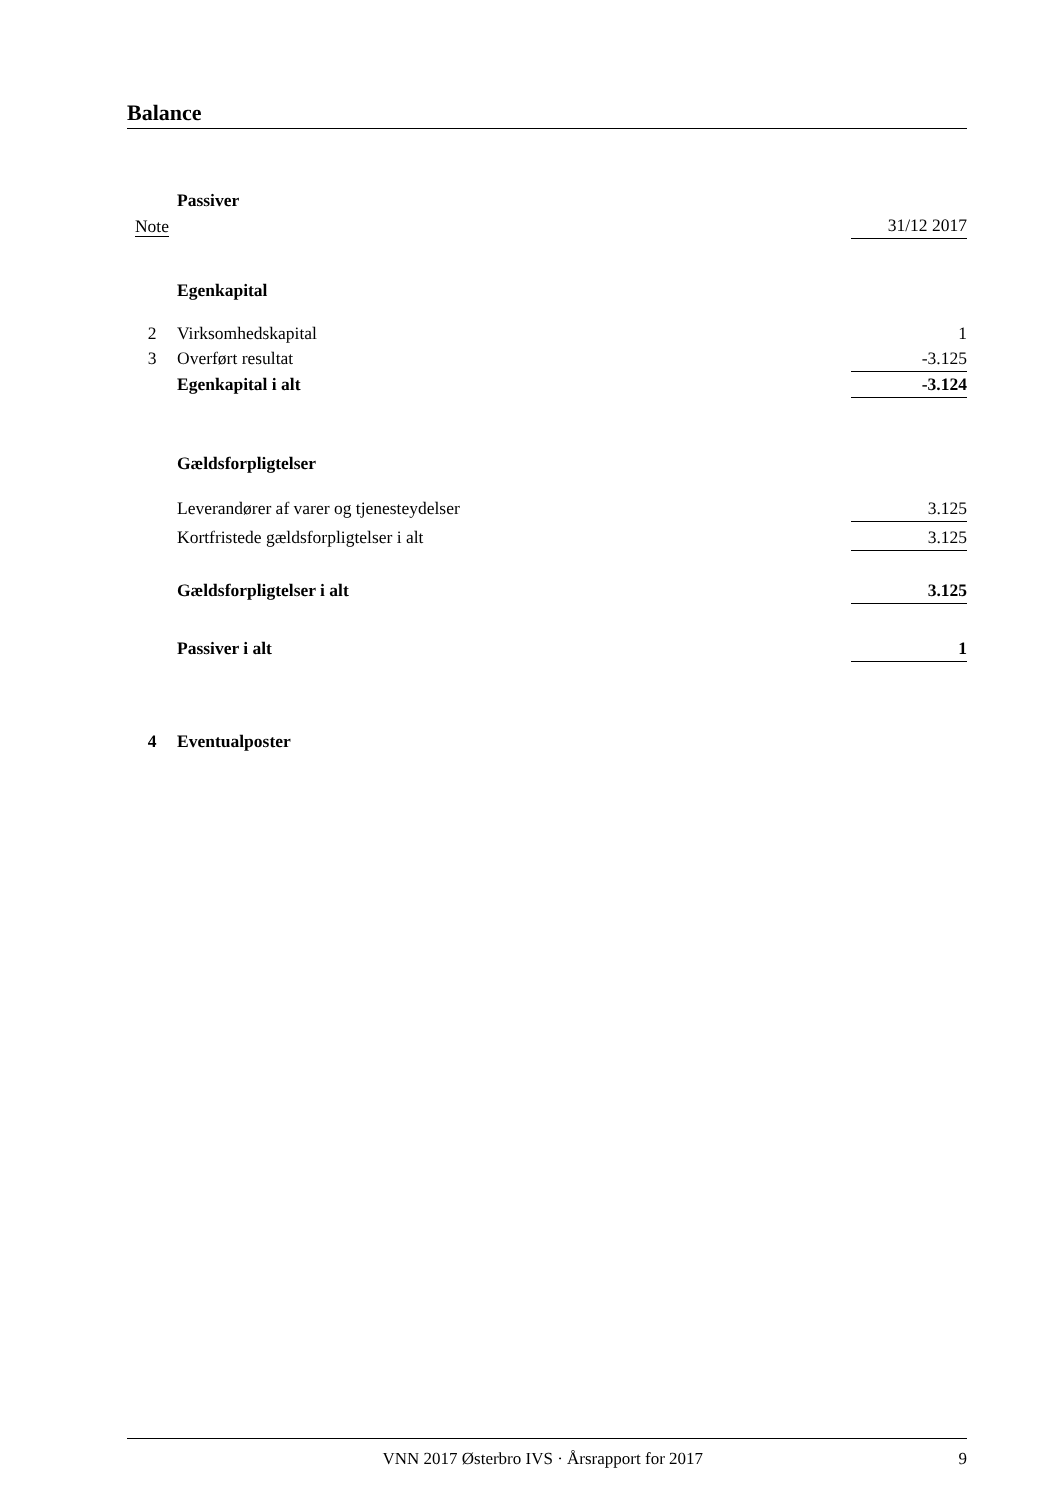Balance
| | Passiver | |
| Note | | 31/12 2017 |
| | Egenkapital | |
| 2 | Virksomhedskapital | 1 |
| 3 | Overført resultat | -3.125 |
| | Egenkapital i alt | -3.124 |
| | Gældsforpligtelser | |
| | Leverandører af varer og tjenesteydelser | 3.125 |
| | Kortfristede gældsforpligtelser i alt | 3.125 |
| | Gældsforpligtelser i alt | 3.125 |
| | Passiver i alt | 1 |
| 4 | Eventualposter | |
VNN 2017 Østerbro IVS · Årsrapport for 2017 9